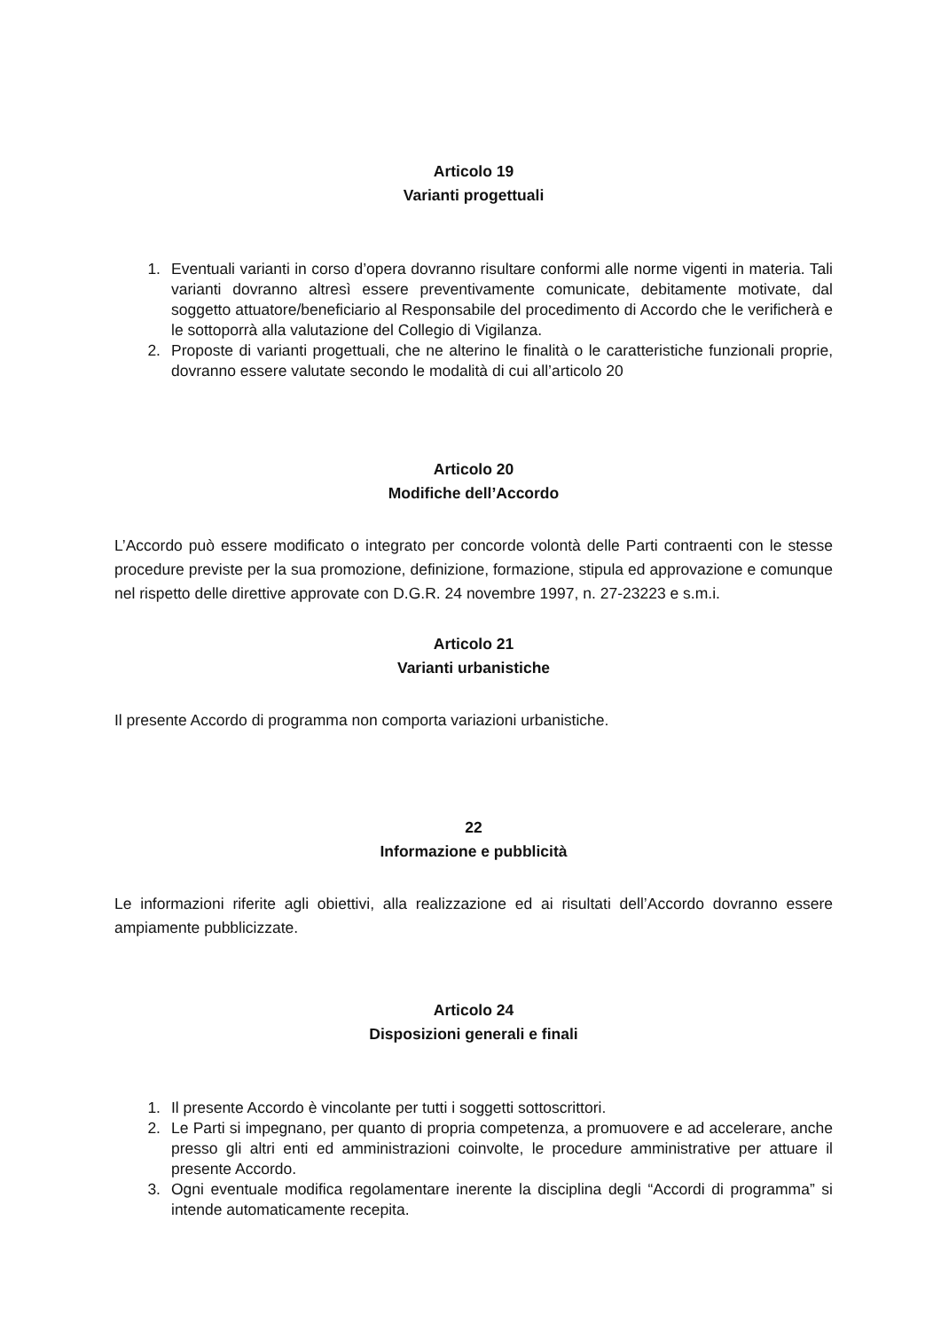Articolo 19
Varianti progettuali
1. Eventuali varianti in corso d’opera dovranno risultare conformi alle norme vigenti in materia. Tali varianti dovranno altresì essere preventivamente comunicate, debitamente motivate, dal soggetto attuatore/beneficiario al Responsabile del procedimento di Accordo che le verificherà e le sottoporrà alla valutazione del Collegio di Vigilanza.
2. Proposte di varianti progettuali, che ne alterino le finalità o le caratteristiche funzionali proprie, dovranno essere valutate secondo le modalità di cui all’articolo 20
Articolo 20
Modifiche dell’Accordo
L’Accordo può essere modificato o integrato per concorde volontà delle Parti contraenti con le stesse procedure previste per la sua promozione, definizione, formazione, stipula ed approvazione e comunque nel rispetto delle direttive approvate con D.G.R. 24 novembre 1997, n. 27-23223 e s.m.i.
Articolo 21
Varianti urbanistiche
Il presente Accordo di programma non comporta variazioni urbanistiche.
22
Informazione e pubblicità
Le informazioni riferite agli obiettivi, alla realizzazione ed ai risultati dell’Accordo dovranno essere ampiamente pubblicizzate.
Articolo 24
Disposizioni generali e finali
1. Il presente Accordo è vincolante per tutti i soggetti sottoscrittori.
2. Le Parti si impegnano, per quanto di propria competenza, a promuovere e ad accelerare, anche presso gli altri enti ed amministrazioni coinvolte, le procedure amministrative per attuare il presente Accordo.
3. Ogni eventuale modifica regolamentare inerente la disciplina degli “Accordi di programma” si intende automaticamente recepita.